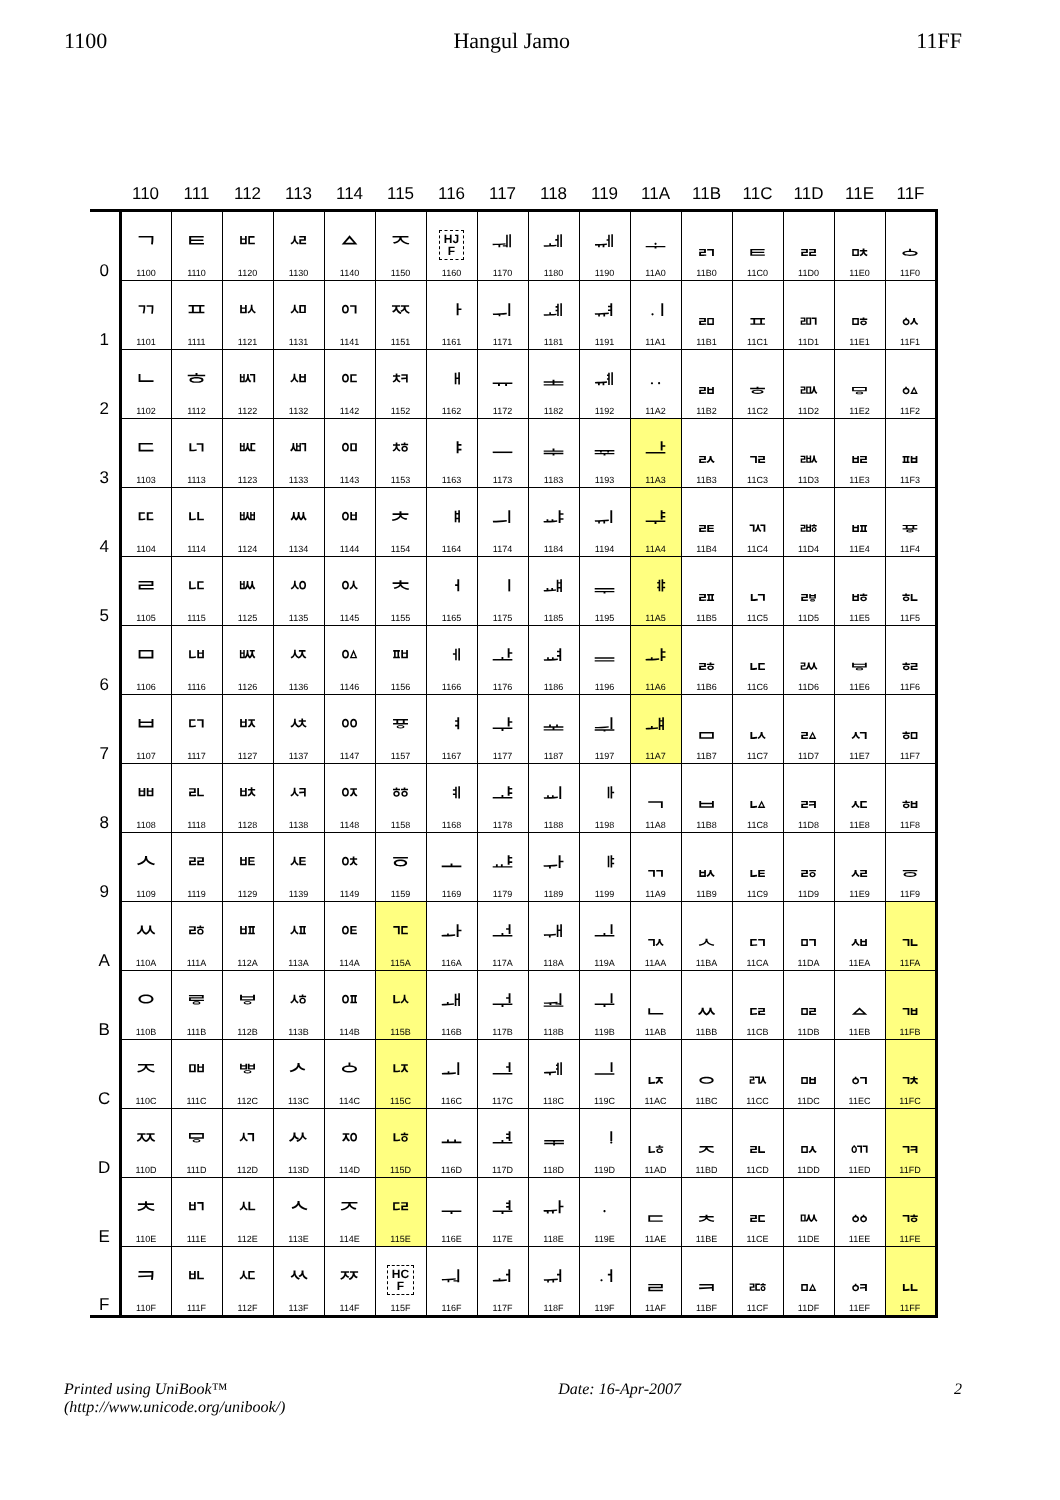1100 Hangul Jamo 11FF
| | 110 | 111 | 112 | 113 | 114 | 115 | 116 | 117 | 118 | 119 | 11A | 11B | 11C | 11D | 11E | 11F |
| --- | --- | --- | --- | --- | --- | --- | --- | --- | --- | --- | --- | --- | --- | --- | --- | --- |
| 0 | ᄀ 1100 | ᄐ 1110 | ᄠ 1120 | ᄰ 1130 | ᅀ 1140 | ᅐ 1150 | HJ F 1160 | ᅰ 1170 | ᆀ 1180 | ᆐ 1190 | ᆠ 11A0 | ᆰ 11B0 | ᇀ 11C0 | ᇐ 11D0 | ᇠ 11E0 | ᇰ 11F0 |
| 1 | ᄁ 1101 | ᄑ 1111 | ᄡ 1121 | ᄱ 1131 | ᅁ 1141 | ᅑ 1151 | ᅡ 1161 | ᅱ 1171 | ᆁ 1181 | ᆑ 1191 | ᆡ 11A1 | ᆱ 11B1 | ᇁ 11C1 | ᇑ 11D1 | ᇡ 11E1 | ᇱ 11F1 |
| 2 | ᄂ 1102 | ᄒ 1112 | ᄢ 1122 | ᄲ 1132 | ᅂ 1142 | ᅒ 1152 | ᅢ 1162 | ᅲ 1172 | ᆂ 1182 | ᆒ 1192 | ᆢ 11A2 | ᆲ 11B2 | ᇂ 11C2 | ᇒ 11D2 | ᇢ 11E2 | ᇲ 11F2 |
| 3 | ᄃ 1103 | ᄓ 1113 | ᄣ 1123 | ᄳ 1133 | ᅃ 1143 | ᅓ 1153 | ᅣ 1163 | ᅳ 1173 | ᆃ 1183 | ᆓ 1193 | ᆣ 11A3 | ᆳ 11B3 | ᇃ 11C3 | ᇓ 11D3 | ᇣ 11E3 | ᇳ 11F3 |
| 4 | ᄄ 1104 | ᄔ 1114 | ᄤ 1124 | ᄴ 1134 | ᅄ 1144 | ᅔ 1154 | ᅤ 1164 | ᅴ 1174 | ᆄ 1184 | ᆔ 1194 | ᆤ 11A4 | ᆴ 11B4 | ᇄ 11C4 | ᇔ 11D4 | ᇤ 11E4 | ᇴ 11F4 |
| 5 | ᄅ 1105 | ᄕ 1115 | ᄥ 1125 | ᄵ 1135 | ᅅ 1145 | ᅕ 1155 | ᅥ 1165 | ᅵ 1175 | ᆅ 1185 | ᆕ 1195 | ᆥ 11A5 | ᆵ 11B5 | ᇅ 11C5 | ᇕ 11D5 | ᇥ 11E5 | ᇵ 11F5 |
| 6 | ᄆ 1106 | ᄖ 1116 | ᄦ 1126 | ᄶ 1136 | ᅆ 1146 | ᅖ 1156 | ᅦ 1166 | ᅶ 1176 | ᆆ 1186 | ᆖ 1196 | ᆦ 11A6 | ᆶ 11B6 | ᇆ 11C6 | ᇖ 11D6 | ᇦ 11E6 | ᇶ 11F6 |
| 7 | ᄇ 1107 | ᄗ 1117 | ᄧ 1127 | ᄷ 1137 | ᅇ 1147 | ᅗ 1157 | ᅧ 1167 | ᅷ 1177 | ᆇ 1187 | ᆗ 1197 | ᆧ 11A7 | ᆷ 11B7 | ᇇ 11C7 | ᇗ 11D7 | ᇧ 11E7 | ᇷ 11F7 |
| 8 | ᄈ 1108 | ᄘ 1118 | ᄨ 1128 | ᄸ 1138 | ᅈ 1148 | ᅘ 1158 | ᅨ 1168 | ᅸ 1178 | ᆈ 1188 | ᆘ 1198 | ᆨ 11A8 | ᆸ 11B8 | ᇈ 11C8 | ᇘ 11D8 | ᇨ 11E8 | ᇸ 11F8 |
| 9 | ᄉ 1109 | ᄙ 1119 | ᄩ 1129 | ᄹ 1139 | ᅉ 1149 | ᅙ 1159 | ᅩ 1169 | ᅹ 1179 | ᆉ 1189 | ᆙ 1199 | ᆩ 11A9 | ᆹ 11B9 | ᇉ 11C9 | ᇙ 11D9 | ᇩ 11E9 | ᇹ 11F9 |
| A | ᄊ 110A | ᄚ 111A | ᄪ 112A | ᄺ 113A | ᅊ 114A | ᅚ 115A | ᅪ 116A | ᅺ 117A | ᆊ 118A | ᆚ 119A | ᆪ 11AA | ᆺ 11BA | ᇊ 11CA | ᇚ 11DA | ᇪ 11EA | ᇺ 11FA |
| B | ᄋ 110B | ᄛ 111B | ᄫ 112B | ᄻ 113B | ᅋ 114B | ᅛ 115B | ᅫ 116B | ᅻ 117B | ᆋ 118B | ᆛ 119B | ᆫ 11AB | ᆻ 11BB | ᇋ 11CB | ᇛ 11DB | ᇫ 11EB | ᇻ 11FB |
| C | ᄌ 110C | ᄜ 111C | ᄬ 112C | ᄼ 113C | ᅌ 114C | ᅜ 115C | ᅬ 116C | ᅼ 117C | ᆌ 118C | ᆜ 119C | ᆬ 11AC | ᆼ 11BC | ᇌ 11CC | ᇜ 11DC | ᇬ 11EC | ᇼ 11FC |
| D | ᄍ 110D | ᄝ 111D | ᄭ 112D | ᄽ 113D | ᅍ 114D | ᅝ 115D | ᅭ 116D | ᅽ 117D | ᆍ 118D | ᆝ 119D | ᆭ 11AD | ᆽ 11BD | ᇍ 11CD | ᇝ 11DD | ᇭ 11ED | ᇽ 11FD |
| E | ᄎ 110E | ᄞ 111E | ᄮ 112E | ᄾ 113E | ᅎ 114E | ᅞ 115E | ᅮ 116E | ᅾ 117E | ᆎ 118E | ᆞ 119E | ᆮ 11AE | ᆾ 11BE | ᇎ 11CE | ᇞ 11DE | ᇮ 11EE | ᇾ 11FE |
| F | ᄏ 110F | ᄟ 111F | ᄯ 112F | ᄿ 113F | ᅏ 114F | HC F 115F | ᅯ 116F | ᅿ 117F | ᆏ 118F | ᆟ 119F | ᆯ 11AF | ᆿ 11BF | ᇏ 11CF | ᇟ 11DF | ᇯ 11EF | ᇿ 11FF |
Printed using UniBook™
(http://www.unicode.org/unibook/) Date: 16-Apr-2007 2